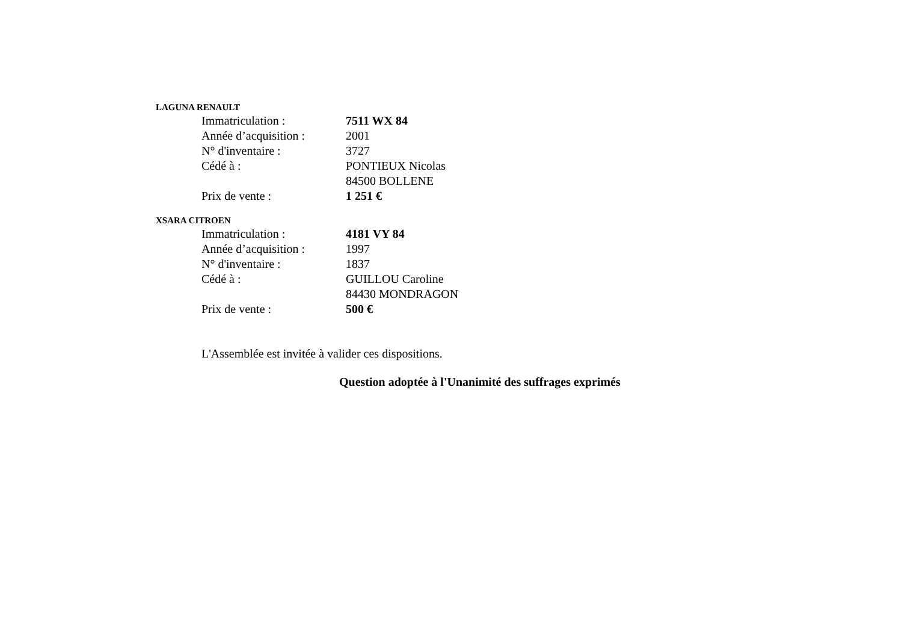LAGUNA RENAULT
Immatriculation : 7511 WX 84
Année d’acquisition : 2001
N° d'inventaire : 3727
Cédé à : PONTIEUX Nicolas
84500 BOLLENE
Prix de vente : 1 251 €
XSARA CITROEN
Immatriculation : 4181 VY 84
Année d’acquisition : 1997
N° d'inventaire : 1837
Cédé à : GUILLOU Caroline
84430 MONDRAGON
Prix de vente : 500 €
L'Assemblée est invitée à valider ces dispositions.
Question adoptée à l'Unanimité des suffrages exprimés